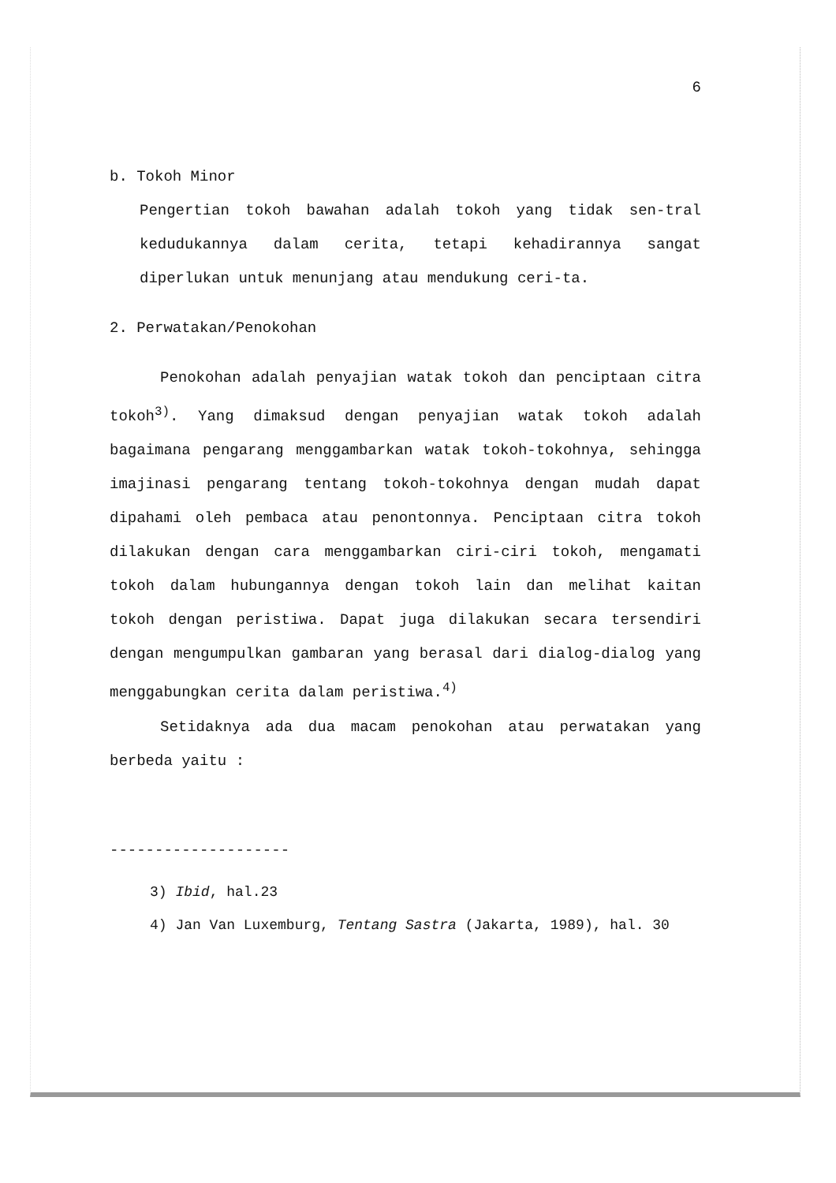6
b. Tokoh Minor
Pengertian tokoh bawahan adalah tokoh yang tidak sen-tral kedudukannya dalam cerita, tetapi kehadirannya sangat diperlukan untuk menunjang atau mendukung ceri-ta.
2. Perwatakan/Penokohan
Penokohan adalah penyajian watak tokoh dan penciptaan citra tokoh<sup>3)</sup>. Yang dimaksud dengan penyajian watak tokoh adalah bagaimana pengarang menggambarkan watak tokoh-tokohnya, sehingga imajinasi pengarang tentang tokoh-tokohnya dengan mudah dapat dipahami oleh pembaca atau penontonnya. Penciptaan citra tokoh dilakukan dengan cara menggambarkan ciri-ciri tokoh, mengamati tokoh dalam hubungannya dengan tokoh lain dan melihat kaitan tokoh dengan peristiwa. Dapat juga dilakukan secara tersendiri dengan mengumpulkan gambaran yang berasal dari dialog-dialog yang menggabungkan cerita dalam peristiwa.<sup>4)</sup>
Setidaknya ada dua macam penokohan atau perwatakan yang berbeda yaitu :
--------------------
3) Ibid, hal.23
4) Jan Van Luxemburg, Tentang Sastra (Jakarta, 1989), hal. 30